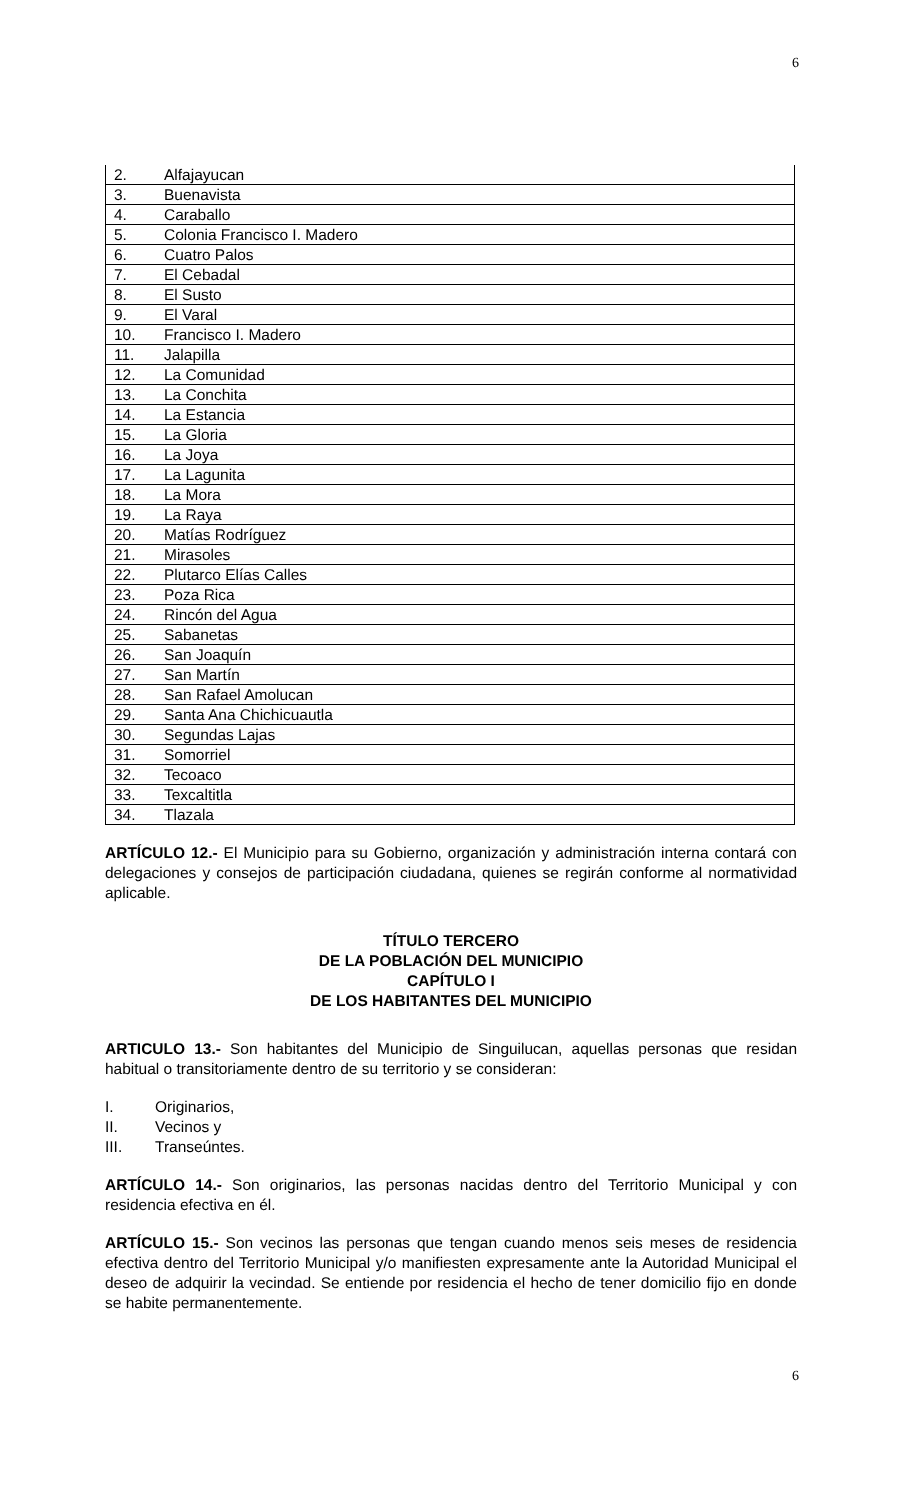6
| 2. | Alfajayucan |
| 3. | Buenavista |
| 4. | Caraballo |
| 5. | Colonia Francisco I. Madero |
| 6. | Cuatro Palos |
| 7. | El Cebadal |
| 8. | El Susto |
| 9. | El Varal |
| 10. | Francisco I. Madero |
| 11. | Jalapilla |
| 12. | La Comunidad |
| 13. | La Conchita |
| 14. | La Estancia |
| 15. | La Gloria |
| 16. | La Joya |
| 17. | La Lagunita |
| 18. | La Mora |
| 19. | La Raya |
| 20. | Matías Rodríguez |
| 21. | Mirasoles |
| 22. | Plutarco Elías Calles |
| 23. | Poza Rica |
| 24. | Rincón del Agua |
| 25. | Sabanetas |
| 26. | San Joaquín |
| 27. | San Martín |
| 28. | San Rafael Amolucan |
| 29. | Santa Ana Chichicuautla |
| 30. | Segundas Lajas |
| 31. | Somorriel |
| 32. | Tecoaco |
| 33. | Texcaltitla |
| 34. | Tlazala |
ARTÍCULO 12.- El Municipio para su Gobierno, organización y administración interna contará con delegaciones y consejos de participación ciudadana, quienes se regirán conforme al normatividad aplicable.
TÍTULO TERCERO
DE LA POBLACIÓN DEL MUNICIPIO
CAPÍTULO I
DE LOS HABITANTES DEL MUNICIPIO
ARTICULO 13.- Son habitantes del Municipio de Singuilucan, aquellas personas que residan habitual o transitoriamente dentro de su territorio y se consideran:
I. Originarios,
II. Vecinos y
III. Transeúntes.
ARTÍCULO 14.- Son originarios, las personas nacidas dentro del Territorio Municipal y con residencia efectiva en él.
ARTÍCULO 15.- Son vecinos las personas que tengan cuando menos seis meses de residencia efectiva dentro del Territorio Municipal y/o manifiesten expresamente ante la Autoridad Municipal el deseo de adquirir la vecindad. Se entiende por residencia el hecho de tener domicilio fijo en donde se habite permanentemente.
6